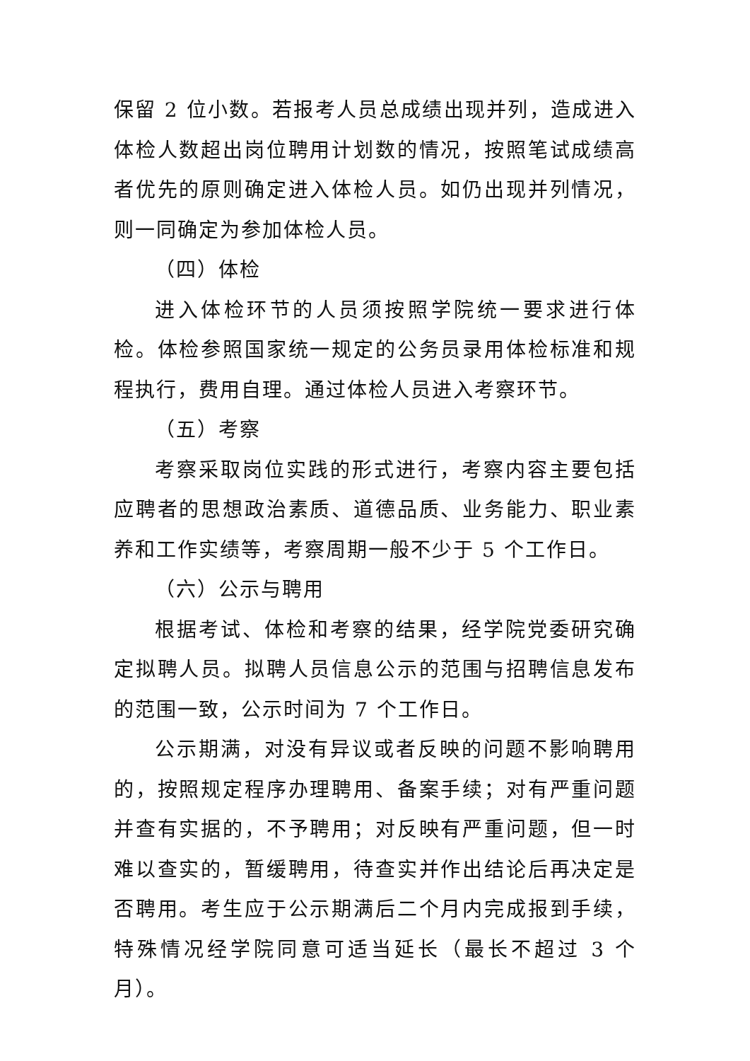保留 2 位小数。若报考人员总成绩出现并列，造成进入体检人数超出岗位聘用计划数的情况，按照笔试成绩高者优先的原则确定进入体检人员。如仍出现并列情况，则一同确定为参加体检人员。
（四）体检
进入体检环节的人员须按照学院统一要求进行体检。体检参照国家统一规定的公务员录用体检标准和规程执行，费用自理。通过体检人员进入考察环节。
（五）考察
考察采取岗位实践的形式进行，考察内容主要包括应聘者的思想政治素质、道德品质、业务能力、职业素养和工作实绩等，考察周期一般不少于 5 个工作日。
（六）公示与聘用
根据考试、体检和考察的结果，经学院党委研究确定拟聘人员。拟聘人员信息公示的范围与招聘信息发布的范围一致，公示时间为 7 个工作日。
公示期满，对没有异议或者反映的问题不影响聘用的，按照规定程序办理聘用、备案手续；对有严重问题并查有实据的，不予聘用；对反映有严重问题，但一时难以查实的，暂缓聘用，待查实并作出结论后再决定是否聘用。考生应于公示期满后二个月内完成报到手续，特殊情况经学院同意可适当延长（最长不超过 3 个月）。